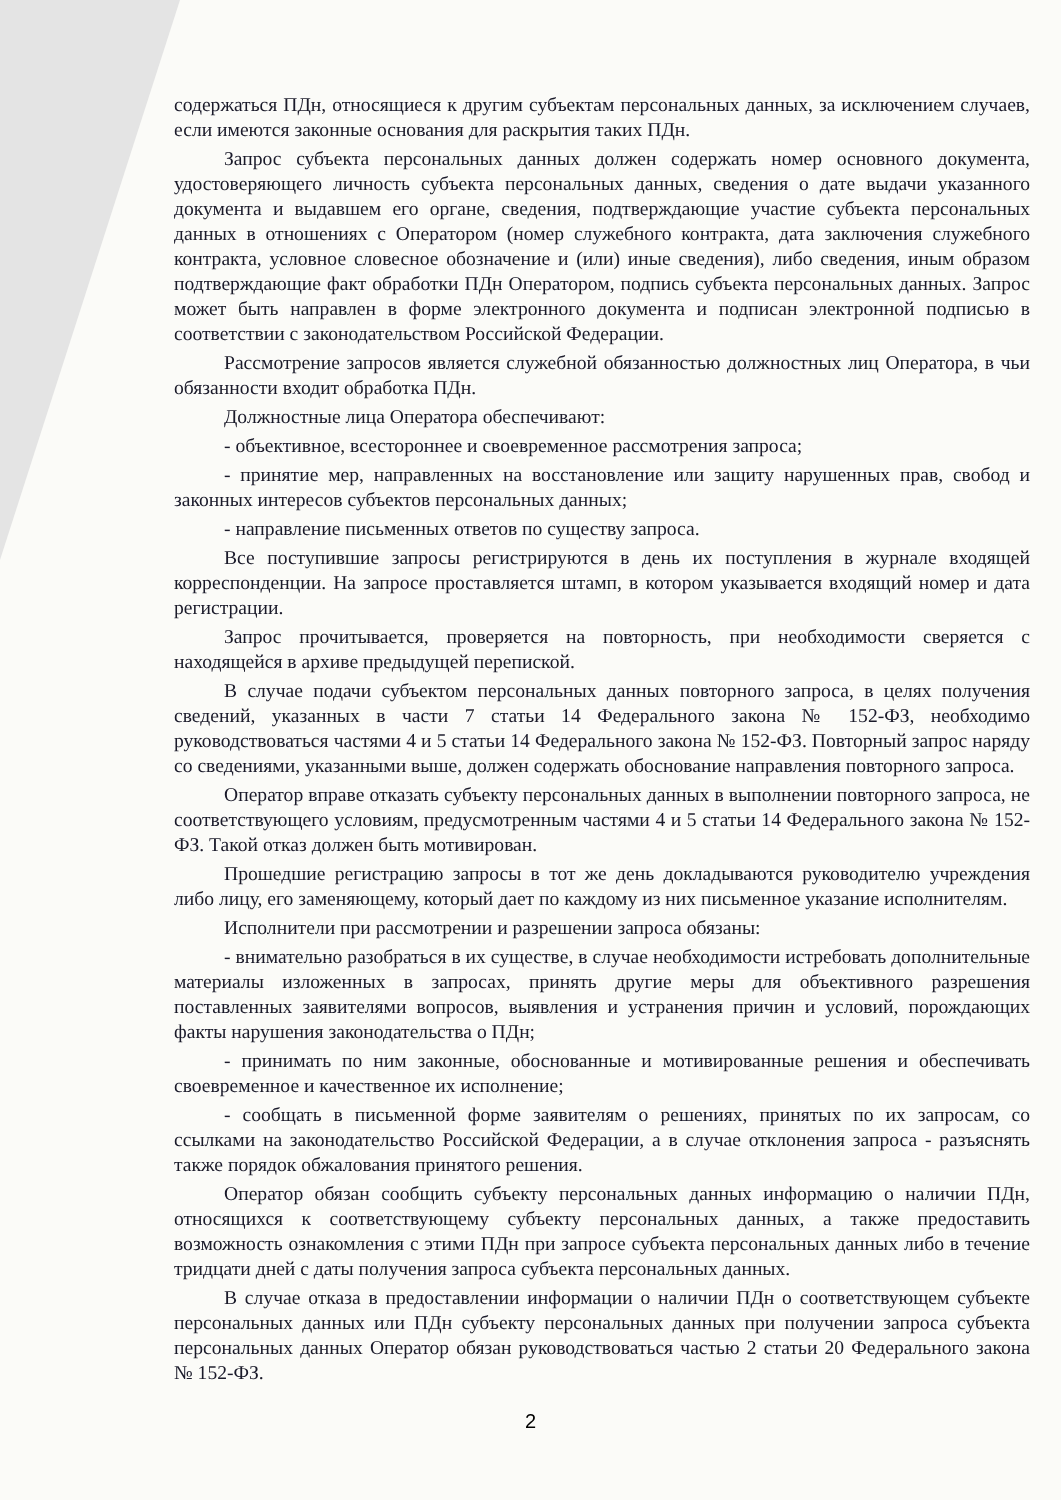содержаться ПДн, относящиеся к другим субъектам персональных данных, за исключением случаев, если имеются законные основания для раскрытия таких ПДн.
Запрос субъекта персональных данных должен содержать номер основного документа, удостоверяющего личность субъекта персональных данных, сведения о дате выдачи указанного документа и выдавшем его органе, сведения, подтверждающие участие субъекта персональных данных в отношениях с Оператором (номер служебного контракта, дата заключения служебного контракта, условное словесное обозначение и (или) иные сведения), либо сведения, иным образом подтверждающие факт обработки ПДн Оператором, подпись субъекта персональных данных. Запрос может быть направлен в форме электронного документа и подписан электронной подписью в соответствии с законодательством Российской Федерации.
Рассмотрение запросов является служебной обязанностью должностных лиц Оператора, в чьи обязанности входит обработка ПДн.
Должностные лица Оператора обеспечивают:
- объективное, всестороннее и своевременное рассмотрения запроса;
- принятие мер, направленных на восстановление или защиту нарушенных прав, свобод и законных интересов субъектов персональных данных;
- направление письменных ответов по существу запроса.
Все поступившие запросы регистрируются в день их поступления в журнале входящей корреспонденции. На запросе проставляется штамп, в котором указывается входящий номер и дата регистрации.
Запрос прочитывается, проверяется на повторность, при необходимости сверяется с находящейся в архиве предыдущей перепиской.
В случае подачи субъектом персональных данных повторного запроса, в целях получения сведений, указанных в части 7 статьи 14 Федерального закона № 152-ФЗ, необходимо руководствоваться частями 4 и 5 статьи 14 Федерального закона № 152-ФЗ. Повторный запрос наряду со сведениями, указанными выше, должен содержать обоснование направления повторного запроса.
Оператор вправе отказать субъекту персональных данных в выполнении повторного запроса, не соответствующего условиям, предусмотренным частями 4 и 5 статьи 14 Федерального закона № 152-ФЗ. Такой отказ должен быть мотивирован.
Прошедшие регистрацию запросы в тот же день докладываются руководителю учреждения либо лицу, его заменяющему, который дает по каждому из них письменное указание исполнителям.
Исполнители при рассмотрении и разрешении запроса обязаны:
- внимательно разобраться в их существе, в случае необходимости истребовать дополнительные материалы изложенных в запросах, принять другие меры для объективного разрешения поставленных заявителями вопросов, выявления и устранения причин и условий, порождающих факты нарушения законодательства о ПДн;
- принимать по ним законные, обоснованные и мотивированные решения и обеспечивать своевременное и качественное их исполнение;
- сообщать в письменной форме заявителям о решениях, принятых по их запросам, со ссылками на законодательство Российской Федерации, а в случае отклонения запроса - разъяснять также порядок обжалования принятого решения.
Оператор обязан сообщить субъекту персональных данных информацию о наличии ПДн, относящихся к соответствующему субъекту персональных данных, а также предоставить возможность ознакомления с этими ПДн при запросе субъекта персональных данных либо в течение тридцати дней с даты получения запроса субъекта персональных данных.
В случае отказа в предоставлении информации о наличии ПДн о соответствующем субъекте персональных данных или ПДн субъекту персональных данных при получении запроса субъекта персональных данных Оператор обязан руководствоваться частью 2 статьи 20 Федерального закона № 152-ФЗ.
2